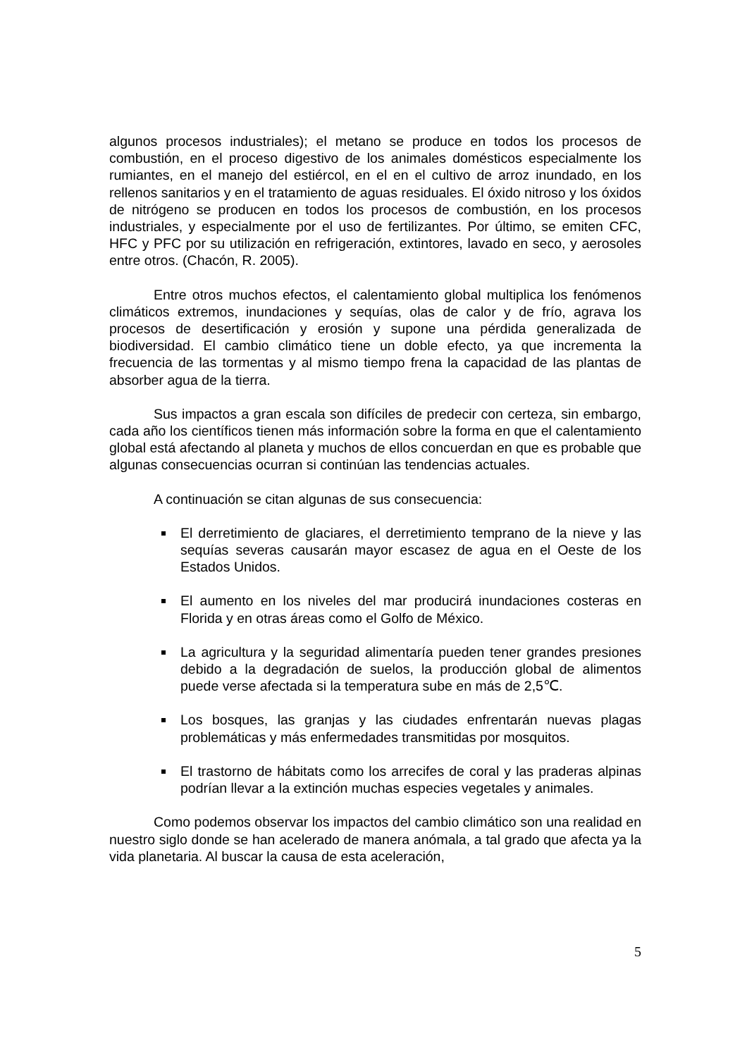algunos procesos industriales); el metano se produce en todos los procesos de combustión, en el proceso digestivo de los animales domésticos especialmente los rumiantes, en el manejo del estiércol, en el en el cultivo de arroz inundado, en los rellenos sanitarios y en el tratamiento de aguas residuales. El óxido nitroso y los óxidos de nitrógeno se producen en todos los procesos de combustión, en los procesos industriales, y especialmente por el uso de fertilizantes. Por último, se emiten CFC, HFC y PFC por su utilización en refrigeración, extintores, lavado en seco, y aerosoles entre otros. (Chacón, R. 2005).
Entre otros muchos efectos, el calentamiento global multiplica los fenómenos climáticos extremos, inundaciones y sequías, olas de calor y de frío, agrava los procesos de desertificación y erosión y supone una pérdida generalizada de biodiversidad. El cambio climático tiene un doble efecto, ya que incrementa la frecuencia de las tormentas y al mismo tiempo frena la capacidad de las plantas de absorber agua de la tierra.
Sus impactos a gran escala son difíciles de predecir con certeza, sin embargo, cada año los científicos tienen más información sobre la forma en que el calentamiento global está afectando al planeta y muchos de ellos concuerdan en que es probable que algunas consecuencias ocurran si continúan las tendencias actuales.
A continuación se citan algunas de sus consecuencia:
El derretimiento de glaciares, el derretimiento temprano de la nieve y las sequías severas causarán mayor escasez de agua en el Oeste de los Estados Unidos.
El aumento en los niveles del mar producirá inundaciones costeras en Florida y en otras áreas como el Golfo de México.
La agricultura y la seguridad alimentaría pueden tener grandes presiones debido a la degradación de suelos, la producción global de alimentos puede verse afectada si la temperatura sube en más de 2,5℃.
Los bosques, las granjas y las ciudades enfrentarán nuevas plagas problemáticas y más enfermedades transmitidas por mosquitos.
El trastorno de hábitats como los arrecifes de coral y las praderas alpinas podrían llevar a la extinción muchas especies vegetales y animales.
Como podemos observar los impactos del cambio climático son una realidad en nuestro siglo donde se han acelerado de manera anómala, a tal grado que afecta ya la vida planetaria. Al buscar la causa de esta aceleración,
5